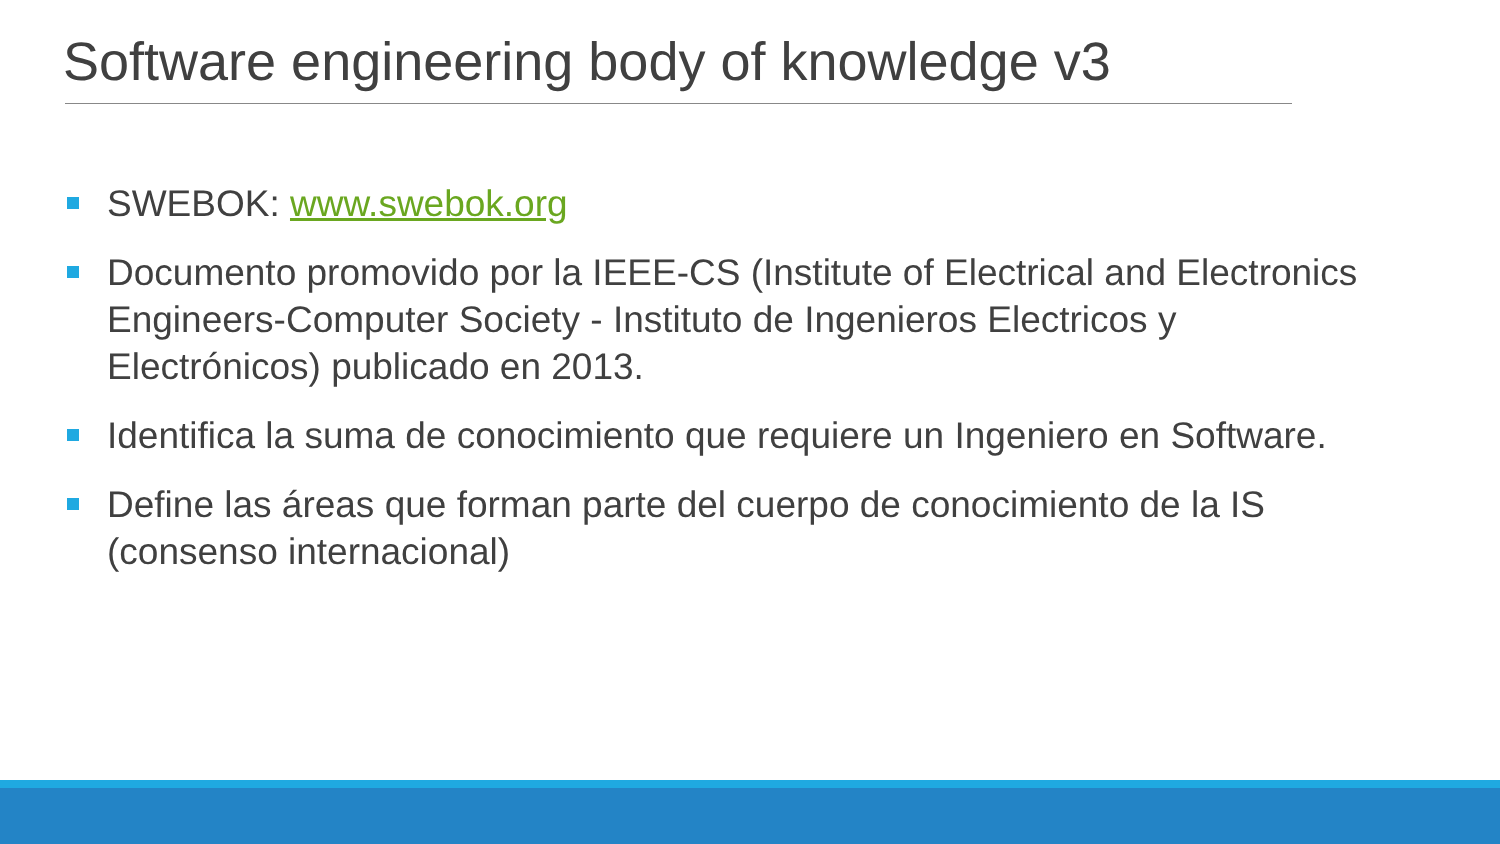Software engineering body of knowledge v3
SWEBOK: www.swebok.org
Documento promovido por la IEEE-CS (Institute of Electrical and Electronics Engineers-Computer Society - Instituto de Ingenieros Electricos y Electrónicos) publicado en 2013.
Identifica la suma de conocimiento que requiere un Ingeniero en Software.
Define las áreas que forman parte del cuerpo de conocimiento de la IS (consenso internacional)